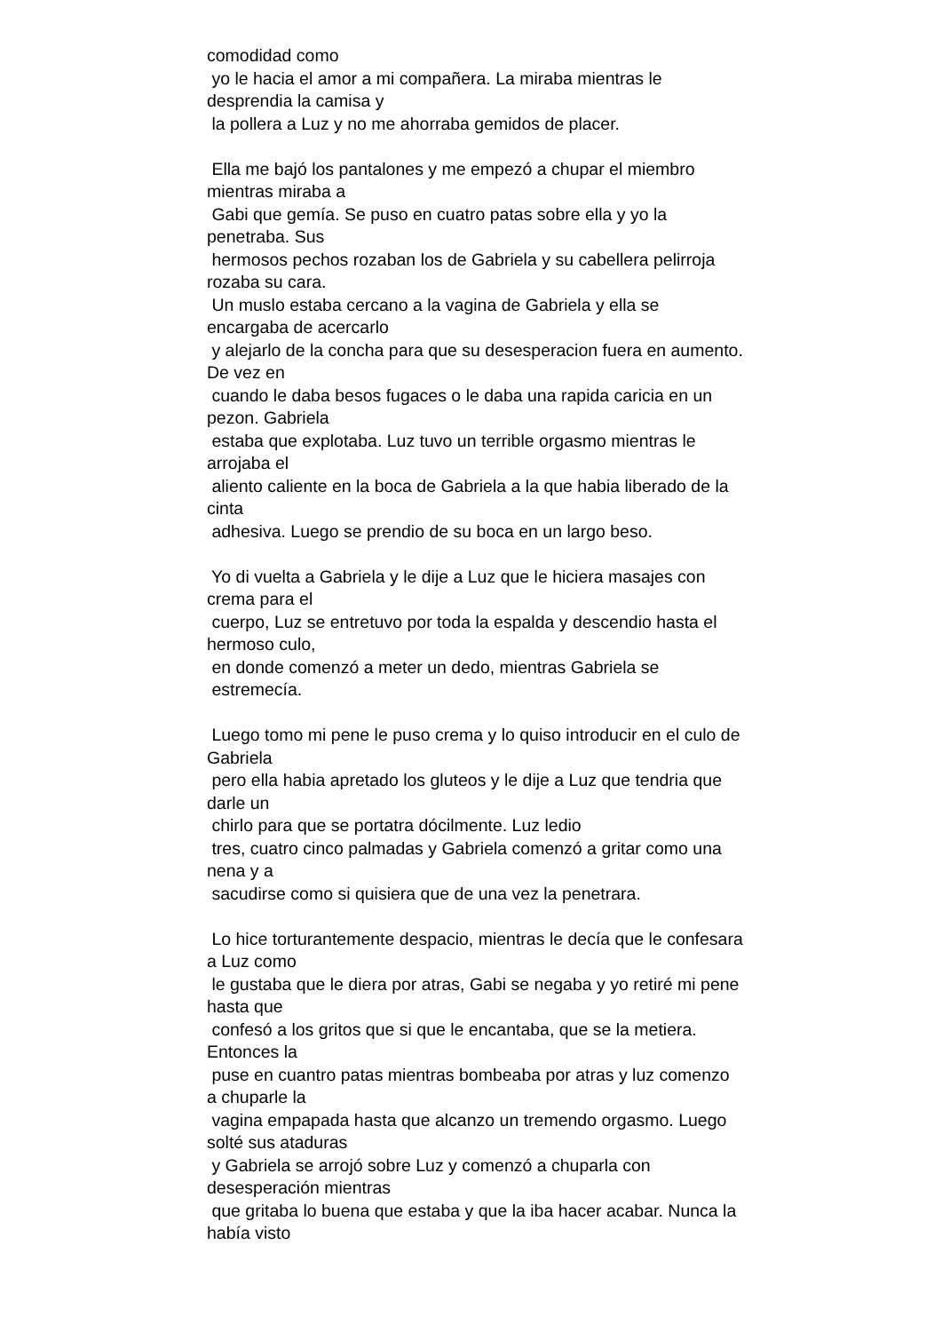comodidad como yo le hacia el amor a mi compañera. La miraba mientras le desprendia la camisa y la pollera a Luz y no me ahorraba gemidos de placer. Ella me bajó los pantalones y me empezó a chupar el miembro mientras miraba a Gabi que gemía. Se puso en cuatro patas sobre ella y yo la penetraba. Sus hermosos pechos rozaban los de Gabriela y su cabellera pelirroja rozaba su cara. Un muslo estaba cercano a la vagina de Gabriela y ella se encargaba de acercarlo y alejarlo de la concha para que su desesperacion fuera en aumento. De vez en cuando le daba besos fugaces o le daba una rapida caricia en un pezon. Gabriela estaba que explotaba. Luz tuvo un terrible orgasmo mientras le arrojaba el aliento caliente en la boca de Gabriela a la que habia liberado de la cinta adhesiva. Luego se prendio de su boca en un largo beso. Yo di vuelta a Gabriela y le dije a Luz que le hiciera masajes con crema para el cuerpo, Luz se entretuvo por toda la espalda y descendio hasta el hermoso culo, en donde comenzó a meter un dedo, mientras Gabriela se estremecía. Luego tomo mi pene le puso crema y lo quiso introducir en el culo de Gabriela pero ella habia apretado los gluteos y le dije a Luz que tendria que darle un chirlo para que se portatra dócilmente. Luz ledio tres, cuatro cinco palmadas y Gabriela comenzó a gritar como una nena y a sacudirse como si quisiera que de una vez la penetrara. Lo hice torturantemente despacio, mientras le decía que le confesara a Luz como le gustaba que le diera por atras, Gabi se negaba y yo retiré mi pene hasta que confesó a los gritos que si que le encantaba, que se la metiera. Entonces la puse en cuantro patas mientras bombeaba por atras y luz comenzo a chuparle la vagina empapada hasta que alcanzo un tremendo orgasmo. Luego solté sus ataduras y Gabriela se arrojó sobre Luz y comenzó a chuparla con desesperación mientras que gritaba lo buena que estaba y que la iba hacer acabar. Nunca la había visto